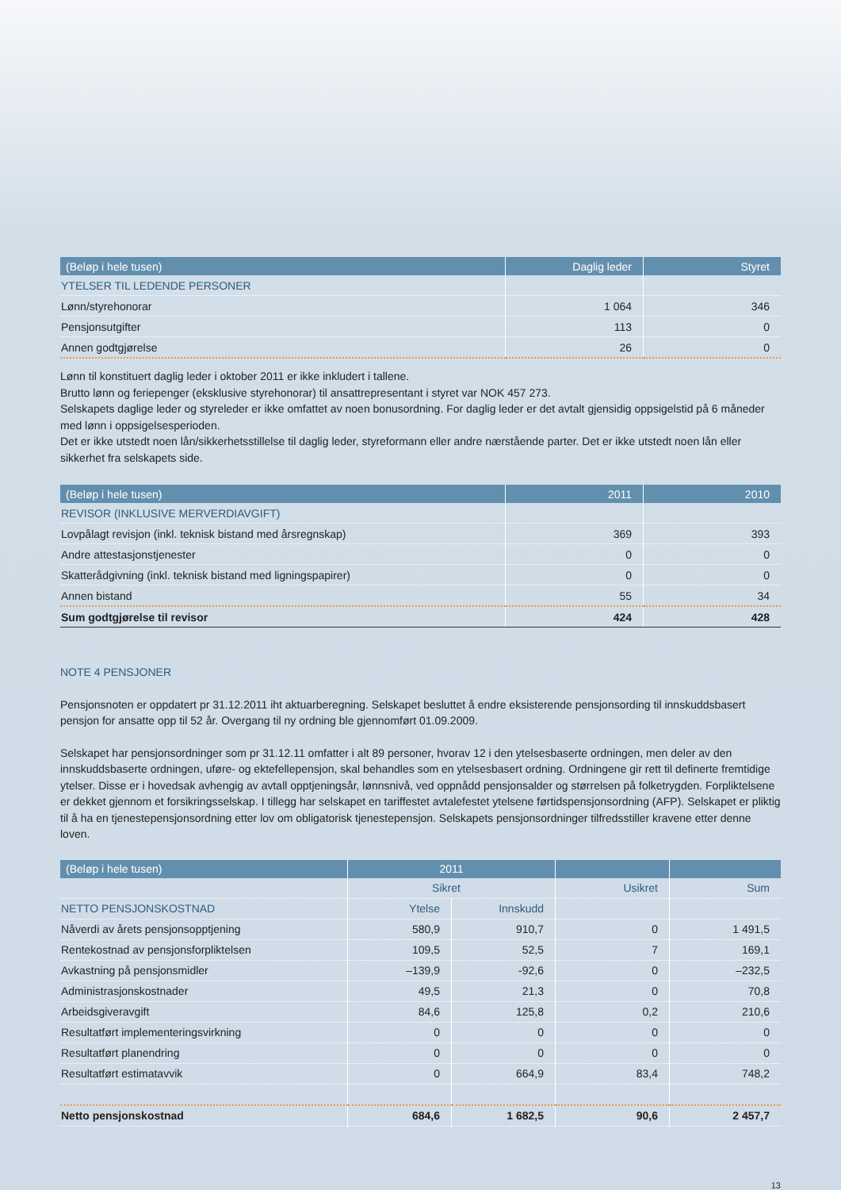| (Beløp i hele tusen) | Daglig leder | Styret |
| --- | --- | --- |
| YTELSER TIL LEDENDE PERSONER | | |
| Lønn/styrehonorar | 1 064 | 346 |
| Pensjonsutgifter | 113 | 0 |
| Annen godtgjørelse | 26 | 0 |
Lønn til konstituert daglig leder i oktober 2011 er ikke inkludert i tallene.
Brutto lønn og feriepenger (eksklusive styrehonorar) til ansattrepresentant i styret var NOK 457 273.
Selskapets daglige leder og styreleder er ikke omfattet av noen bonusordning. For daglig leder er det avtalt gjensidig oppsigelstid på 6 måneder med lønn i oppsigelsesperioden.
Det er ikke utstedt noen lån/sikkerhetsstillelse til daglig leder, styreformann eller andre nærstående parter. Det er ikke utstedt noen lån eller sikkerhet fra selskapets side.
| (Beløp i hele tusen) | 2011 | 2010 |
| --- | --- | --- |
| REVISOR (INKLUSIVE MERVERDIAVGIFT) | | |
| Lovpålagt revisjon (inkl. teknisk bistand med årsregnskap) | 369 | 393 |
| Andre attestasjonstjenester | 0 | 0 |
| Skatterådgivning (inkl. teknisk bistand med ligningspapirer) | 0 | 0 |
| Annen bistand | 55 | 34 |
| Sum godtgjørelse til revisor | 424 | 428 |
NOTE 4 PENSJONER
Pensjonsnoten er oppdatert pr 31.12.2011 iht aktuarberegning. Selskapet besluttet å endre eksisterende pensjonsording til innskuddsbasert pensjon for ansatte opp til 52 år. Overgang til ny ordning ble gjennomført 01.09.2009.
Selskapet har pensjonsordninger som pr 31.12.11 omfatter i alt 89 personer, hvorav 12 i den ytelsesbaserte ordningen, men deler av den innskuddsbaserte ordningen, uføre- og ektefellepensjon, skal behandles som en ytelsesbasert ordning. Ordningene gir rett til definerte fremtidige ytelser. Disse er i hovedsak avhengig av avtall opptjeningsår, lønnsnivå, ved oppnådd pensjonsalder og størrelsen på folketrygden. Forpliktelsene er dekket gjennom et forsikringsselskap. I tillegg har selskapet en tariffestet avtalefestet ytelsene førtidspensjonsordning (AFP). Selskapet er pliktig til å ha en tjenestepensjonsordning etter lov om obligatorisk tjenestepensjon. Selskapets pensjonsordninger tilfredsstiller kravene etter denne loven.
| (Beløp i hele tusen) | 2011 | | | |
| --- | --- | --- | --- | --- |
| | Sikret | | Usikret | Sum |
| NETTO PENSJONSKOSTNAD | Ytelse | Innskudd | | |
| Nåverdi av årets pensjonsopptjening | 580,9 | 910,7 | 0 | 1 491,5 |
| Rentekostnad av pensjonsforpliktelsen | 109,5 | 52,5 | 7 | 169,1 |
| Avkastning på pensjonsmidler | –139,9 | -92,6 | 0 | –232,5 |
| Administrasjonskostnader | 49,5 | 21,3 | 0 | 70,8 |
| Arbeidsgiveravgift | 84,6 | 125,8 | 0,2 | 210,6 |
| Resultatført implementeringsvirkning | 0 | 0 | 0 | 0 |
| Resultatført planendring | 0 | 0 | 0 | 0 |
| Resultatført estimatavvik | 0 | 664,9 | 83,4 | 748,2 |
| Netto pensjonskostnad | 684,6 | 1 682,5 | 90,6 | 2 457,7 |
13